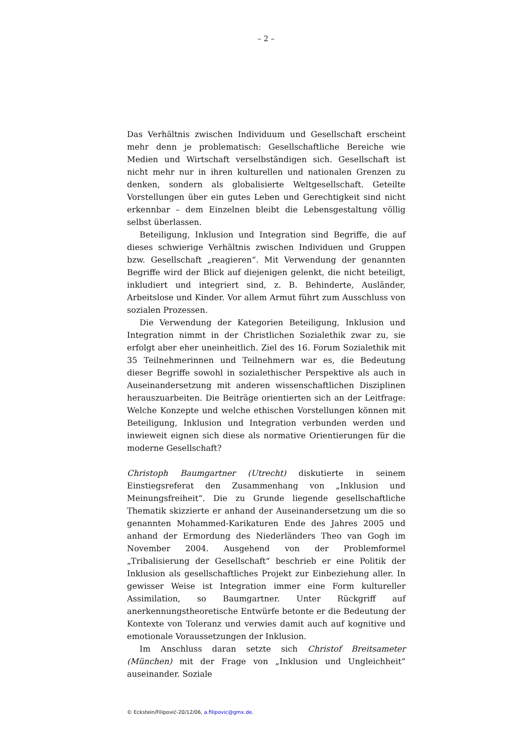– 2 –
Das Verhältnis zwischen Individuum und Gesellschaft erscheint mehr denn je problematisch: Gesellschaftliche Bereiche wie Medien und Wirtschaft verselbständigen sich. Gesellschaft ist nicht mehr nur in ihren kulturellen und nationalen Grenzen zu denken, sondern als globalisierte Weltgesellschaft. Geteilte Vorstellungen über ein gutes Leben und Gerechtigkeit sind nicht erkennbar – dem Einzelnen bleibt die Lebensgestaltung völlig selbst überlassen.
Beteiligung, Inklusion und Integration sind Begriffe, die auf dieses schwierige Verhältnis zwischen Individuen und Gruppen bzw. Gesellschaft „reagieren“. Mit Verwendung der genannten Begriffe wird der Blick auf diejenigen gelenkt, die nicht beteiligt, inkludiert und integriert sind, z. B. Behinderte, Ausländer, Arbeitslose und Kinder. Vor allem Armut führt zum Ausschluss von sozialen Prozessen.
Die Verwendung der Kategorien Beteiligung, Inklusion und Integration nimmt in der Christlichen Sozialethik zwar zu, sie erfolgt aber eher uneinheitlich. Ziel des 16. Forum Sozialethik mit 35 Teilnehmerinnen und Teilnehmern war es, die Bedeutung dieser Begriffe sowohl in sozialethischer Perspektive als auch in Auseinandersetzung mit anderen wissenschaftlichen Disziplinen herauszuarbeiten. Die Beiträge orientierten sich an der Leitfrage: Welche Konzepte und welche ethischen Vorstellungen können mit Beteiligung, Inklusion und Integration verbunden werden und inwieweit eignen sich diese als normative Orientierungen für die moderne Gesellschaft?
Christoph Baumgartner (Utrecht) diskutierte in seinem Einstiegsreferat den Zusammenhang von „Inklusion und Meinungsfreiheit“. Die zu Grunde liegende gesellschaftliche Thematik skizzierte er anhand der Auseinandersetzung um die so genannten Mohammed-Karikaturen Ende des Jahres 2005 und anhand der Ermordung des Niederländers Theo van Gogh im November 2004. Ausgehend von der Problemformel „Tribalisierung der Gesellschaft“ beschrieb er eine Politik der Inklusion als gesellschaftliches Projekt zur Einbeziehung aller. In gewisser Weise ist Integration immer eine Form kultureller Assimilation, so Baumgartner. Unter Rückgriff auf anerkennungstheoretische Entwürfe betonte er die Bedeutung der Kontexte von Toleranz und verwies damit auch auf kognitive und emotionale Voraussetzungen der Inklusion.
Im Anschluss daran setzte sich Christof Breitsameter (München) mit der Frage von „Inklusion und Ungleichheit“ auseinander. Soziale
© Eckstein/Filipović-20/12/06, a.filipovic@gmx.de.